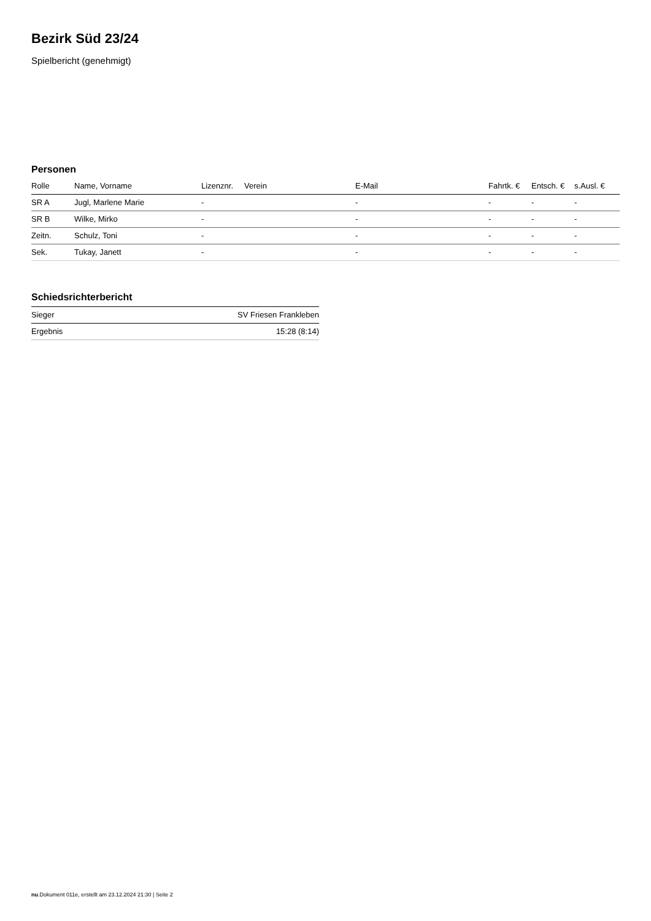Bezirk Süd 23/24
Spielbericht (genehmigt)
Personen
| Rolle | Name, Vorname | Lizenznr. | Verein | E-Mail | Fahrtk. € | Entsch. € | s.Ausl. € |
| --- | --- | --- | --- | --- | --- | --- | --- |
| SR A | Jugl, Marlene Marie | - | | - | - | - | - |
| SR B | Wilke, Mirko | - | | - | - | - | - |
| Zeitn. | Schulz, Toni | - | | - | - | - | - |
| Sek. | Tukay, Janett | - | | - | - | - | - |
Schiedsrichterbericht
| Sieger | SV Friesen Frankleben |
| Ergebnis | 15:28 (8:14) |
nu.Dokument 011e, erstellt am 23.12.2024 21:30 | Seite 2